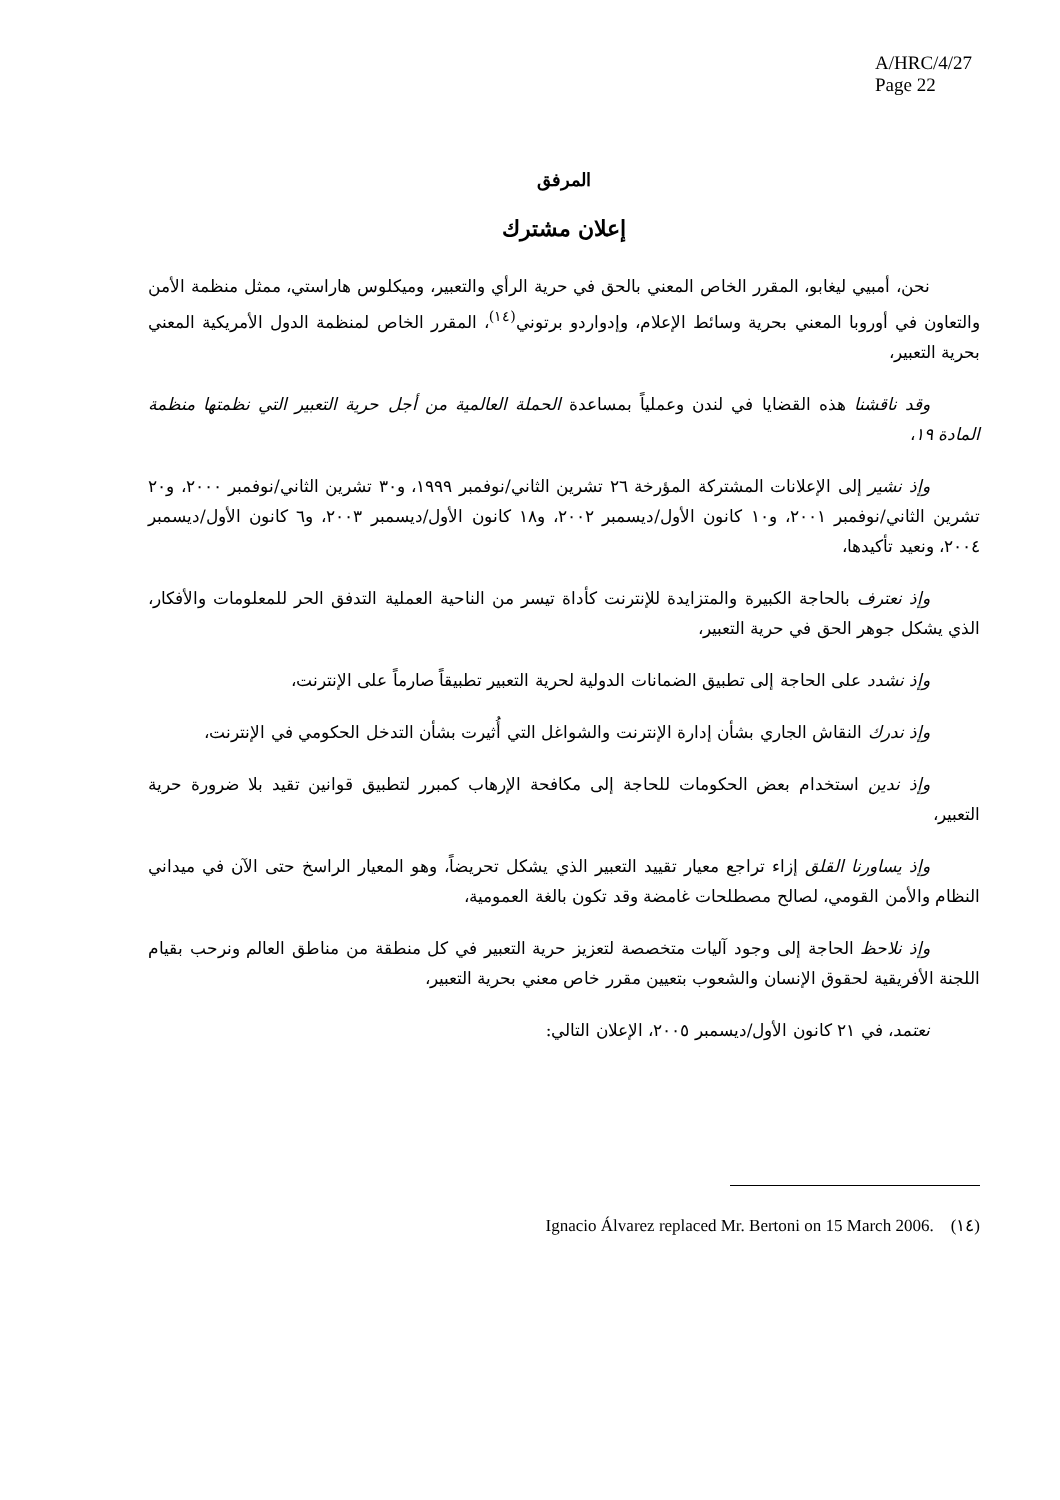A/HRC/4/27
Page 22
المرفق
إعلان مشترك
نحن، أمبيي ليغابو، المقرر الخاص المعني بالحق في حرية الرأي والتعبير، وميكلوس هاراستي، ممثل منظمة الأمن والتعاون في أوروبا المعني بحرية وسائط الإعلام، وإدواردو برتوني<sup>(١٤)</sup>، المقرر الخاص لمنظمة الدول الأمريكية المعني بحرية التعبير،
وقد ناقشنا هذه القضايا في لندن وعملياً بمساعدة الحملة العالمية من أجل حرية التعبير التي نظمتها منظمة المادة ١٩،
وإذ نشير إلى الإعلانات المشتركة المؤرخة ٢٦ تشرين الثاني/نوفمبر ١٩٩٩، و٣٠ تشرين الثاني/نوفمبر ٢٠٠٠، و٢٠ تشرين الثاني/نوفمبر ٢٠٠١، و١٠ كانون الأول/ديسمبر ٢٠٠٢، و١٨ كانون الأول/ديسمبر ٢٠٠٣، و٦ كانون الأول/ديسمبر ٢٠٠٤، ونعيد تأكيدها،
وإذ نعترف بالحاجة الكبيرة والمتزايدة للإنترنت كأداة تيسر من الناحية العملية التدفق الحر للمعلومات والأفكار، الذي يشكل جوهر الحق في حرية التعبير،
وإذ نشدد على الحاجة إلى تطبيق الضمانات الدولية لحرية التعبير تطبيقاً صارماً على الإنترنت،
وإذ ندرك النقاش الجاري بشأن إدارة الإنترنت والشواغل التي أُثيرت بشأن التدخل الحكومي في الإنترنت،
وإذ ندين استخدام بعض الحكومات للحاجة إلى مكافحة الإرهاب كمبرر لتطبيق قوانين تقيد بلا ضرورة حرية التعبير،
وإذ يساورنا القلق إزاء تراجع معيار تقييد التعبير الذي يشكل تحريضاً، وهو المعيار الراسخ حتى الآن في ميداني النظام والأمن القومي، لصالح مصطلحات غامضة وقد تكون بالغة العمومية،
وإذ نلاحظ الحاجة إلى وجود آليات متخصصة لتعزيز حرية التعبير في كل منطقة من مناطق العالم ونرحب بقيام اللجنة الأفريقية لحقوق الإنسان والشعوب بتعيين مقرر خاص معني بحرية التعبير،
نعتمد، في ٢١ كانون الأول/ديسمبر ٢٠٠٥، الإعلان التالي:
(١٤) Ignacio Álvarez replaced Mr. Bertoni on 15 March 2006.